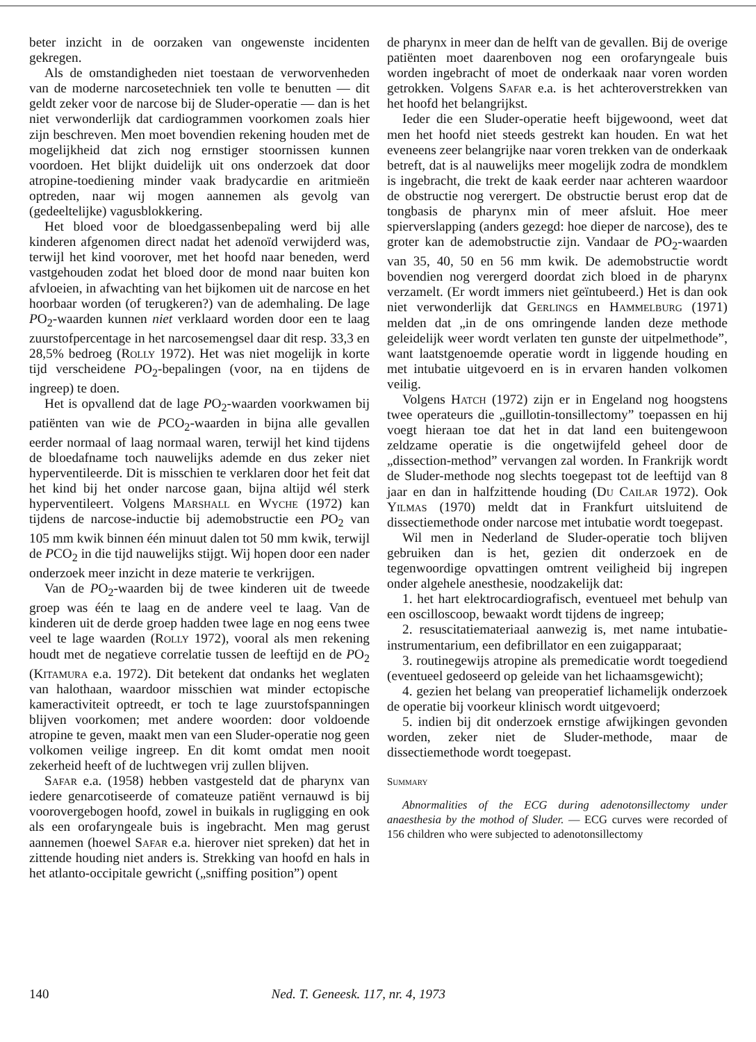beter inzicht in de oorzaken van ongewenste incidenten gekregen.
Als de omstandigheden niet toestaan de verworvenheden van de moderne narcosetechniek ten volle te benutten — dit geldt zeker voor de narcose bij de Sluder-operatie — dan is het niet verwonderlijk dat cardiogrammen voorkomen zoals hier zijn beschreven. Men moet bovendien rekening houden met de mogelijkheid dat zich nog ernstiger stoornissen kunnen voordoen. Het blijkt duidelijk uit ons onderzoek dat door atropine-toediening minder vaak bradycardie en aritmieën optreden, naar wij mogen aannemen als gevolg van (gedeeltelijke) vagusblokkering.
Het bloed voor de bloedgassenbepaling werd bij alle kinderen afgenomen direct nadat het adenoïd verwijderd was, terwijl het kind voorover, met het hoofd naar beneden, werd vastgehouden zodat het bloed door de mond naar buiten kon afvloeien, in afwachting van het bijkomen uit de narcose en het hoorbaar worden (of terugkeren?) van de ademhaling. De lage PO<sub>2</sub>-waarden kunnen niet verklaard worden door een te laag zuurstofpercentage in het narcosemengsel daar dit resp. 33,3 en 28,5% bedroeg (Rolly 1972). Het was niet mogelijk in korte tijd verscheidene PO<sub>2</sub>-bepalingen (voor, na en tijdens de ingreep) te doen.
Het is opvallend dat de lage PO<sub>2</sub>-waarden voorkwamen bij patiënten van wie de PCO<sub>2</sub>-waarden in bijna alle gevallen eerder normaal of laag normaal waren, terwijl het kind tijdens de bloedafname toch nauwelijks ademde en dus zeker niet hyperventileerde. Dit is misschien te verklaren door het feit dat het kind bij het onder narcose gaan, bijna altijd wél sterk hyperventileert. Volgens Marshall en Wyche (1972) kan tijdens de narcose-inductie bij ademobstructie een PO<sub>2</sub> van 105 mm kwik binnen één minuut dalen tot 50 mm kwik, terwijl de PCO<sub>2</sub> in die tijd nauwelijks stijgt. Wij hopen door een nader onderzoek meer inzicht in deze materie te verkrijgen.
Van de PO<sub>2</sub>-waarden bij de twee kinderen uit de tweede groep was één te laag en de andere veel te laag. Van de kinderen uit de derde groep hadden twee lage en nog eens twee veel te lage waarden (Rolly 1972), vooral als men rekening houdt met de negatieve correlatie tussen de leeftijd en de PO<sub>2</sub> (Kitamura e.a. 1972). Dit betekent dat ondanks het weglaten van halothaan, waardoor misschien wat minder ectopische kameractiviteit optreedt, er toch te lage zuurstofspanningen blijven voorkomen; met andere woorden: door voldoende atropine te geven, maakt men van een Sluder-operatie nog geen volkomen veilige ingreep. En dit komt omdat men nooit zekerheid heeft of de luchtwegen vrij zullen blijven.
Safar e.a. (1958) hebben vastgesteld dat de pharynx van iedere genarcotiseerde of comateuze patiënt vernauwd is bij voorovergebogen hoofd, zowel in buikals in rugligging en ook als een orofaryngeale buis is ingebracht. Men mag gerust aannemen (hoewel Safar e.a. hierover niet spreken) dat het in zittende houding niet anders is. Strekking van hoofd en hals in het atlanto-occipitale gewricht („sniffing position”) opent
de pharynx in meer dan de helft van de gevallen. Bij de overige patiënten moet daarenboven nog een orofaryngeale buis worden ingebracht of moet de onderkaak naar voren worden getrokken. Volgens Safar e.a. is het achteroverstrekken van het hoofd het belangrijkst.
Ieder die een Sluder-operatie heeft bijgewoond, weet dat men het hoofd niet steeds gestrekt kan houden. En wat het eveneens zeer belangrijke naar voren trekken van de onderkaak betreft, dat is al nauwelijks meer mogelijk zodra de mondklem is ingebracht, die trekt de kaak eerder naar achteren waardoor de obstructie nog verergert. De obstructie berust erop dat de tongbasis de pharynx min of meer afsluit. Hoe meer spierverslapping (anders gezegd: hoe dieper de narcose), des te groter kan de ademobstructie zijn. Vandaar de PO<sub>2</sub>-waarden van 35, 40, 50 en 56 mm kwik. De ademobstructie wordt bovendien nog verergerd doordat zich bloed in de pharynx verzamelt. (Er wordt immers niet geïntubeerd.) Het is dan ook niet verwonderlijk dat Gerlings en Hammelburg (1971) melden dat „in de ons omringende landen deze methode geleidelijk weer wordt verlaten ten gunste der uitpelmethode”, want laatstgenoemde operatie wordt in liggende houding en met intubatie uitgevoerd en is in ervaren handen volkomen veilig.
Volgens Hatch (1972) zijn er in Engeland nog hoogstens twee operateurs die „guillotin-tonsillectomy” toepassen en hij voegt hieraan toe dat het in dat land een buitengewoon zeldzame operatie is die ongetwijfeld geheel door de „dissection-method” vervangen zal worden. In Frankrijk wordt de Sluder-methode nog slechts toegepast tot de leeftijd van 8 jaar en dan in halfzittende houding (Du Cailar 1972). Ook Yilmas (1970) meldt dat in Frankfurt uitsluitend de dissectiemethode onder narcose met intubatie wordt toegepast.
Wil men in Nederland de Sluder-operatie toch blijven gebruiken dan is het, gezien dit onderzoek en de tegenwoordige opvattingen omtrent veiligheid bij ingrepen onder algehele anesthesie, noodzakelijk dat:
1. het hart elektrocardiografisch, eventueel met behulp van een oscilloscoop, bewaakt wordt tijdens de ingreep;
2. resuscitatiemateriaal aanwezig is, met name intubatie-instrumentarium, een defibrillator en een zuigapparaat;
3. routinegewijs atropine als premedicatie wordt toegediend (eventueel gedoseerd op geleide van het lichaamsgewicht);
4. gezien het belang van preoperatief lichamelijk onderzoek de operatie bij voorkeur klinisch wordt uitgevoerd;
5. indien bij dit onderzoek ernstige afwijkingen gevonden worden, zeker niet de Sluder-methode, maar de dissectiemethode wordt toegepast.
Summary
Abnormalities of the ECG during adenotonsillectomy under anaesthesia by the mothod of Sluder. — ECG curves were recorded of 156 children who were subjected to adenotonsillectomy
140 Ned. T. Geneesk. 117, nr. 4, 1973